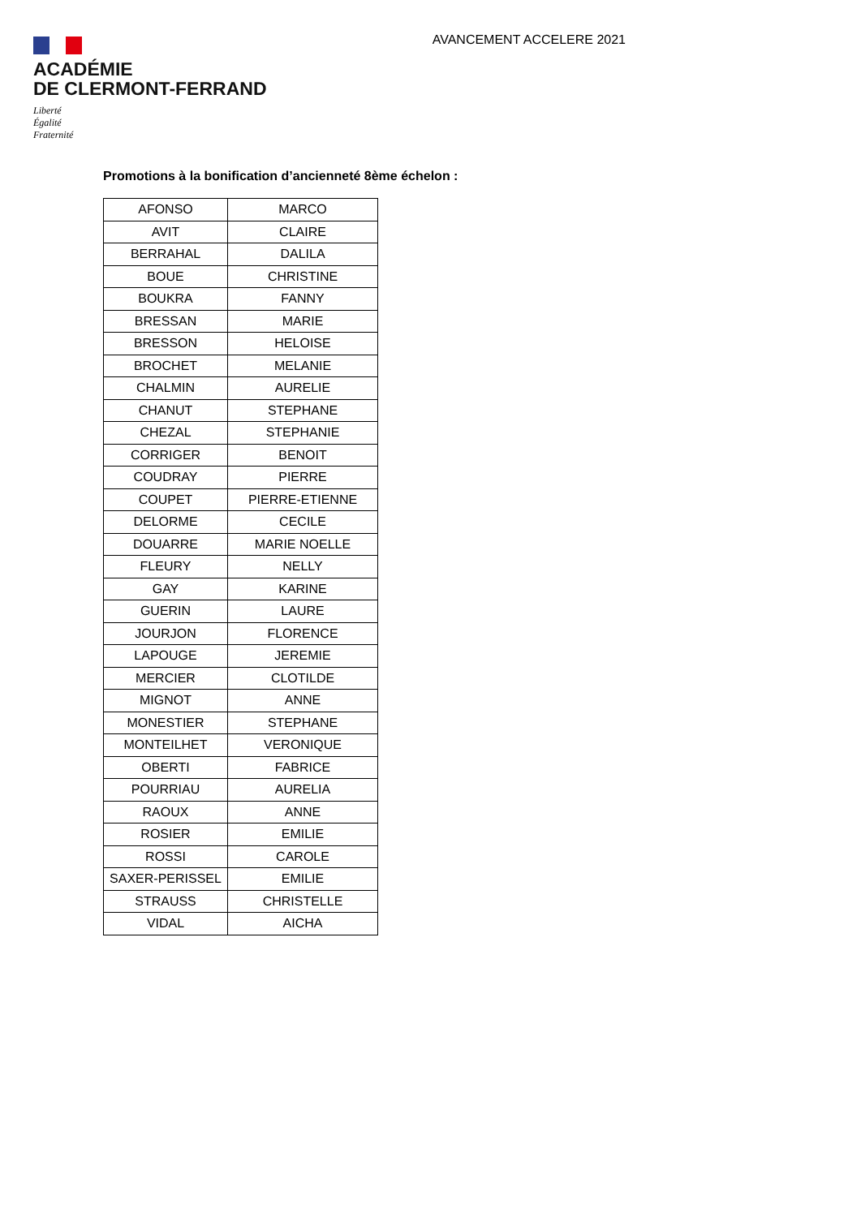ACADÉMIE
DE CLERMONT-FERRAND
Liberté
Égalité
Fraternité
AVANCEMENT ACCELERE 2021
Promotions à la bonification d’ancienneté 8ème échelon :
| AFONSO | MARCO |
| AVIT | CLAIRE |
| BERRAHAL | DALILA |
| BOUE | CHRISTINE |
| BOUKRA | FANNY |
| BRESSAN | MARIE |
| BRESSON | HELOISE |
| BROCHET | MELANIE |
| CHALMIN | AURELIE |
| CHANUT | STEPHANE |
| CHEZAL | STEPHANIE |
| CORRIGER | BENOIT |
| COUDRAY | PIERRE |
| COUPET | PIERRE-ETIENNE |
| DELORME | CECILE |
| DOUARRE | MARIE NOELLE |
| FLEURY | NELLY |
| GAY | KARINE |
| GUERIN | LAURE |
| JOURJON | FLORENCE |
| LAPOUGE | JEREMIE |
| MERCIER | CLOTILDE |
| MIGNOT | ANNE |
| MONESTIER | STEPHANE |
| MONTEILHET | VERONIQUE |
| OBERTI | FABRICE |
| POURRIAU | AURELIA |
| RAOUX | ANNE |
| ROSIER | EMILIE |
| ROSSI | CAROLE |
| SAXER-PERISSEL | EMILIE |
| STRAUSS | CHRISTELLE |
| VIDAL | AICHA |